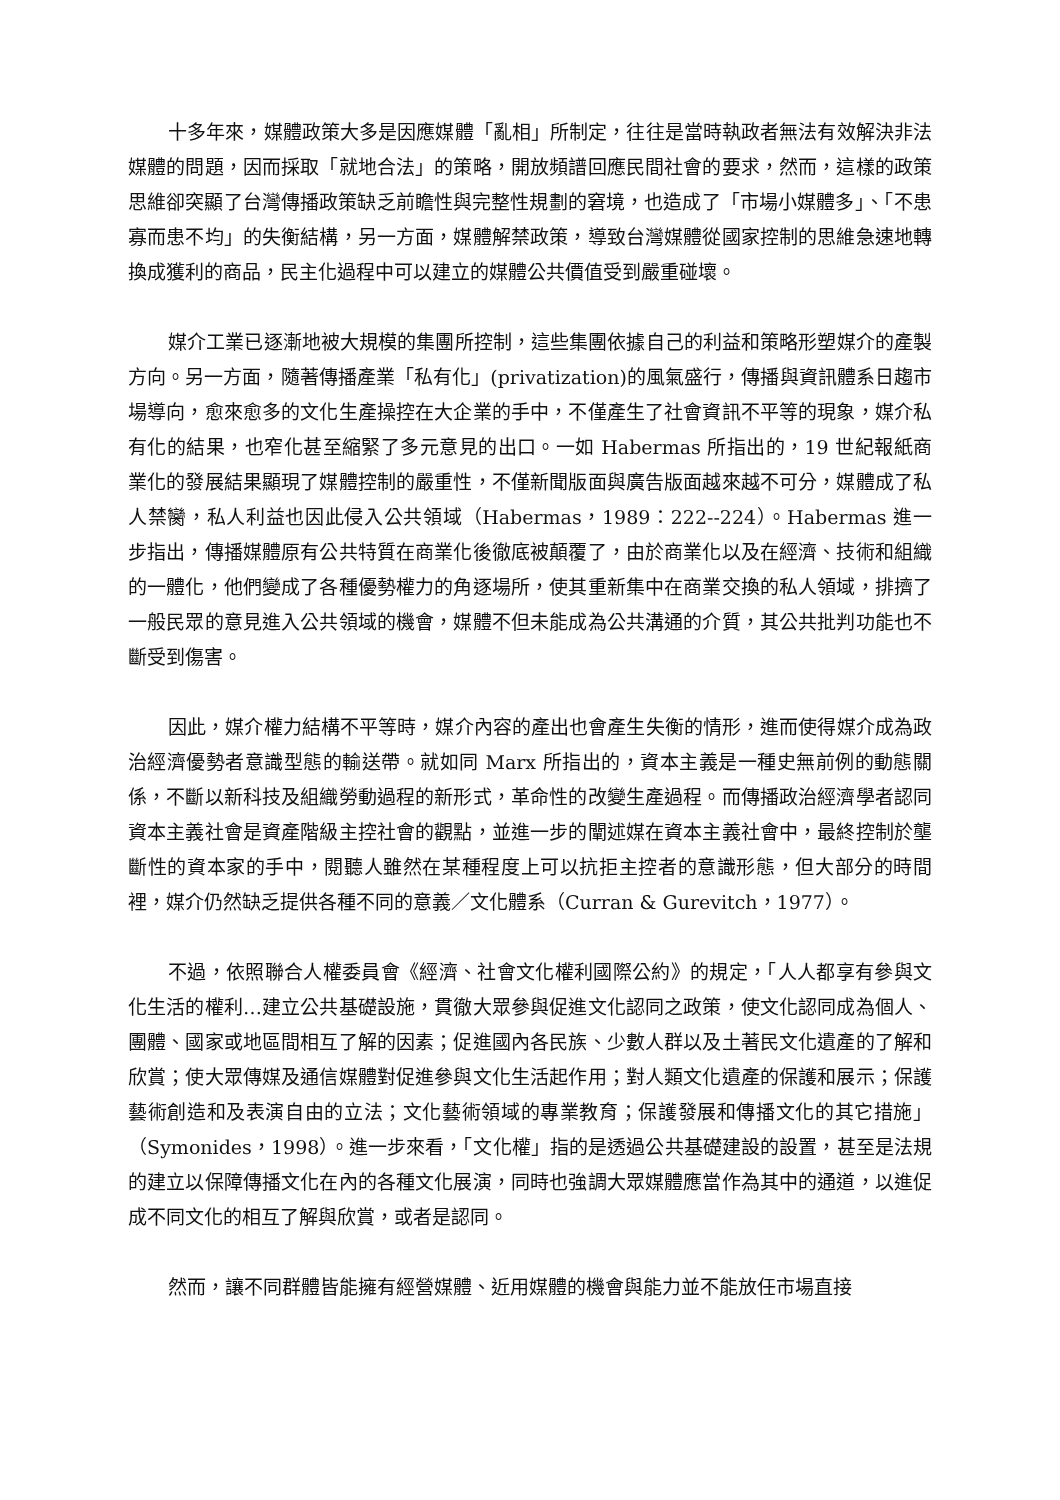十多年來，媒體政策大多是因應媒體「亂相」所制定，往往是當時執政者無法有效解決非法媒體的問題，因而採取「就地合法」的策略，開放頻譜回應民間社會的要求，然而，這樣的政策思維卻突顯了台灣傳播政策缺乏前瞻性與完整性規劃的窘境，也造成了「市場小媒體多」、「不患寡而患不均」的失衡結構，另一方面，媒體解禁政策，導致台灣媒體從國家控制的思維急速地轉換成獲利的商品，民主化過程中可以建立的媒體公共價值受到嚴重碰壞。
媒介工業已逐漸地被大規模的集團所控制，這些集團依據自己的利益和策略形塑媒介的產製方向。另一方面，隨著傳播產業「私有化」(privatization)的風氣盛行，傳播與資訊體系日趨市場導向，愈來愈多的文化生產操控在大企業的手中，不僅產生了社會資訊不平等的現象，媒介私有化的結果，也窄化甚至縮緊了多元意見的出口。一如 Habermas 所指出的，19 世紀報紙商業化的發展結果顯現了媒體控制的嚴重性，不僅新聞版面與廣告版面越來越不可分，媒體成了私人禁臠，私人利益也因此侵入公共領域（Habermas，1989：222--224）。Habermas 進一步指出，傳播媒體原有公共特質在商業化後徹底被顛覆了，由於商業化以及在經濟、技術和組織的一體化，他們變成了各種優勢權力的角逐場所，使其重新集中在商業交換的私人領域，排擠了一般民眾的意見進入公共領域的機會，媒體不但未能成為公共溝通的介質，其公共批判功能也不斷受到傷害。
因此，媒介權力結構不平等時，媒介內容的產出也會產生失衡的情形，進而使得媒介成為政治經濟優勢者意識型態的輸送帶。就如同 Marx 所指出的，資本主義是一種史無前例的動態關係，不斷以新科技及組織勞動過程的新形式，革命性的改變生產過程。而傳播政治經濟學者認同資本主義社會是資產階級主控社會的觀點，並進一步的闡述媒在資本主義社會中，最終控制於壟斷性的資本家的手中，閱聽人雖然在某種程度上可以抗拒主控者的意識形態，但大部分的時間裡，媒介仍然缺乏提供各種不同的意義／文化體系（Curran & Gurevitch，1977）。
不過，依照聯合人權委員會《經濟、社會文化權利國際公約》的規定，「人人都享有參與文化生活的權利…建立公共基礎設施，貫徹大眾參與促進文化認同之政策，使文化認同成為個人、團體、國家或地區間相互了解的因素；促進國內各民族、少數人群以及土著民文化遺產的了解和欣賞；使大眾傳媒及通信媒體對促進參與文化生活起作用；對人類文化遺產的保護和展示；保護藝術創造和及表演自由的立法；文化藝術領域的專業教育；保護發展和傳播文化的其它措施」（Symonides，1998）。進一步來看，「文化權」指的是透過公共基礎建設的設置，甚至是法規的建立以保障傳播文化在內的各種文化展演，同時也強調大眾媒體應當作為其中的通道，以進促成不同文化的相互了解與欣賞，或者是認同。
然而，讓不同群體皆能擁有經營媒體、近用媒體的機會與能力並不能放任市場直接